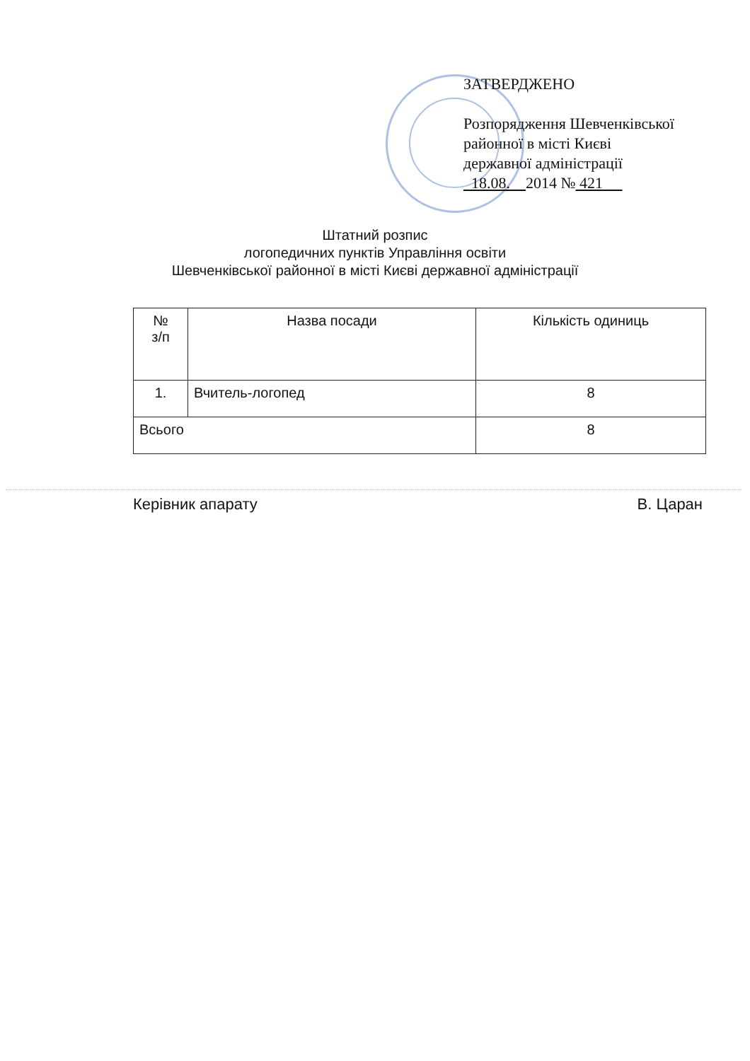ЗАТВЕРДЖЕНО
Розпорядження Шевченківської
районної в місті Києві
державної адміністрації
18.08. 2014 № 421
Штатний розпис
логопедичних пунктів Управління освіти
Шевченківської районної в місті Києві державної адміністрації
| № з/п | Назва посади | Кількість одиниць |
| --- | --- | --- |
| 1. | Вчитель-логопед | 8 |
| Всього | | 8 |
Керівник апарату В. Царан